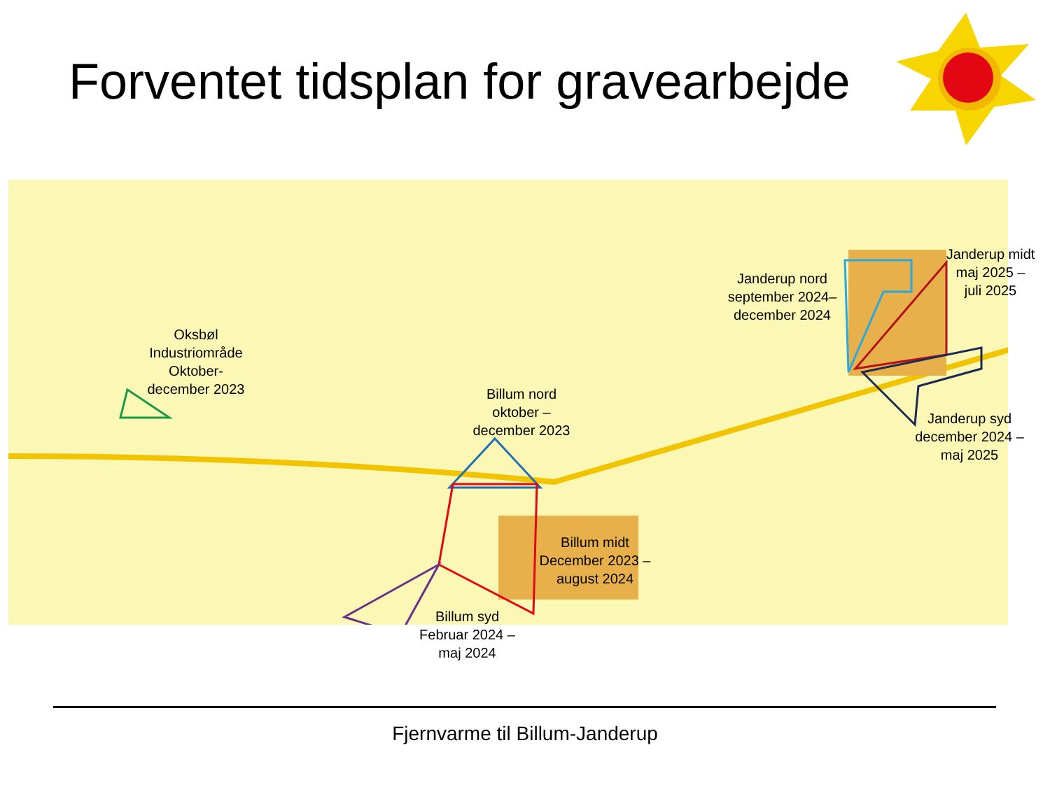Forventet tidsplan for gravearbejde
Oksbøl
Industriområde
Oktober-
december 2023
Billum nord
oktober –
december 2023
Janderup nord
september 2024–
december 2024
Janderup midt
maj 2025 –
juli 2025
Janderup syd
december 2024 –
maj 2025
Billum midt
December 2023 –
august 2024
Billum syd
Februar 2024 –
maj 2024
Fjernvarme til Billum-Janderup